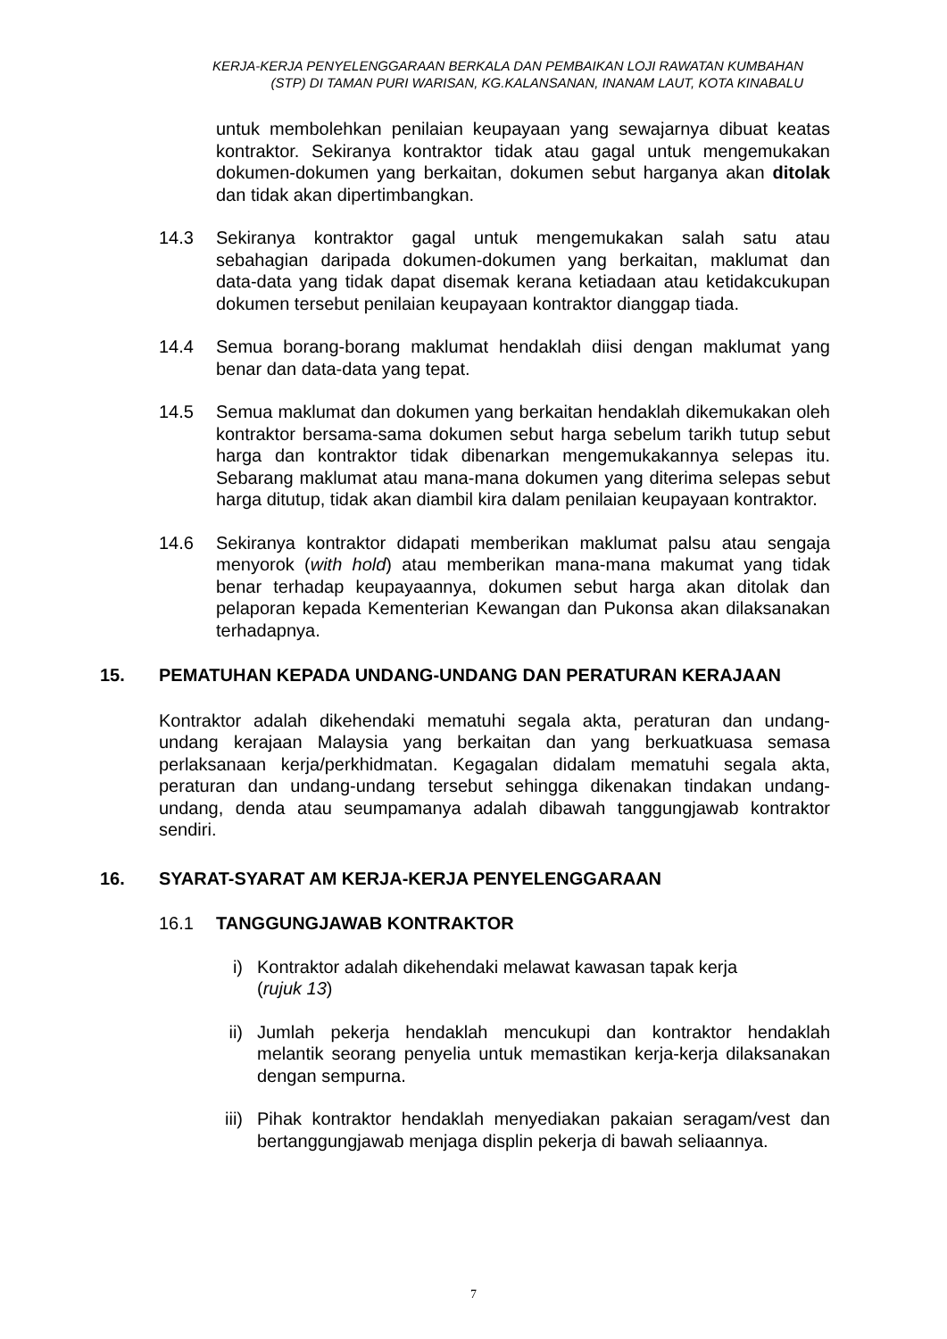KERJA-KERJA PENYELENGGARAAN BERKALA DAN PEMBAIKAN LOJI RAWATAN KUMBAHAN
(STP) DI TAMAN PURI WARISAN, KG.KALANSANAN, INANAM LAUT, KOTA KINABALU
untuk membolehkan penilaian keupayaan yang sewajarnya dibuat keatas kontraktor. Sekiranya kontraktor tidak atau gagal untuk mengemukakan dokumen-dokumen yang berkaitan, dokumen sebut harganya akan ditolak dan tidak akan dipertimbangkan.
14.3 Sekiranya kontraktor gagal untuk mengemukakan salah satu atau sebahagian daripada dokumen-dokumen yang berkaitan, maklumat dan data-data yang tidak dapat disemak kerana ketiadaan atau ketidakcukupan dokumen tersebut penilaian keupayaan kontraktor dianggap tiada.
14.4 Semua borang-borang maklumat hendaklah diisi dengan maklumat yang benar dan data-data yang tepat.
14.5 Semua maklumat dan dokumen yang berkaitan hendaklah dikemukakan oleh kontraktor bersama-sama dokumen sebut harga sebelum tarikh tutup sebut harga dan kontraktor tidak dibenarkan mengemukakannya selepas itu. Sebarang maklumat atau mana-mana dokumen yang diterima selepas sebut harga ditutup, tidak akan diambil kira dalam penilaian keupayaan kontraktor.
14.6 Sekiranya kontraktor didapati memberikan maklumat palsu atau sengaja menyorok (with hold) atau memberikan mana-mana makumat yang tidak benar terhadap keupayaannya, dokumen sebut harga akan ditolak dan pelaporan kepada Kementerian Kewangan dan Pukonsa akan dilaksanakan terhadapnya.
15. PEMATUHAN KEPADA UNDANG-UNDANG DAN PERATURAN KERAJAAN
Kontraktor adalah dikehendaki mematuhi segala akta, peraturan dan undang-undang kerajaan Malaysia yang berkaitan dan yang berkuatkuasa semasa perlaksanaan kerja/perkhidmatan. Kegagalan didalam mematuhi segala akta, peraturan dan undang-undang tersebut sehingga dikenakan tindakan undang-undang, denda atau seumpamanya adalah dibawah tanggungjawab kontraktor sendiri.
16. SYARAT-SYARAT AM KERJA-KERJA PENYELENGGARAAN
16.1 TANGGUNGJAWAB KONTRAKTOR
i) Kontraktor adalah dikehendaki melawat kawasan tapak kerja
(rujuk 13)
ii) Jumlah pekerja hendaklah mencukupi dan kontraktor hendaklah melantik seorang penyelia untuk memastikan kerja-kerja dilaksanakan dengan sempurna.
iii) Pihak kontraktor hendaklah menyediakan pakaian seragam/vest dan bertanggungjawab menjaga displin pekerja di bawah seliaannya.
7